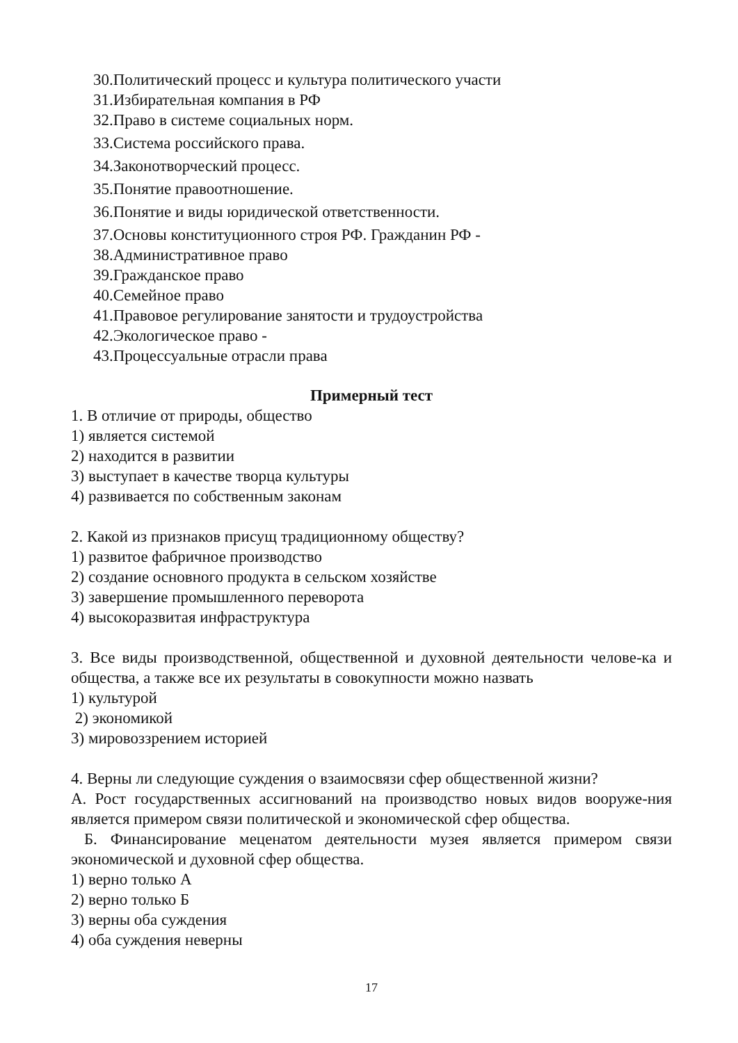30.Политический процесс и культура политического участи
31.Избирательная компания в РФ
32.Право в системе социальных норм.
33.Система российского права.
34.Законотворческий процесс.
35.Понятие правоотношение.
36.Понятие и виды юридической ответственности.
37.Основы конституционного строя РФ. Гражданин РФ -
38.Административное право
39.Гражданское право
40.Семейное право
41.Правовое регулирование занятости и трудоустройства
42.Экологическое право -
43.Процессуальные отрасли права
Примерный тест
1. В отличие от природы, общество
1) является системой
2) находится в развитии
3) выступает в качестве творца культуры
4) развивается по собственным законам
2. Какой из признаков присущ традиционному обществу?
1) развитое фабричное производство
2) создание основного продукта в сельском хозяйстве
3) завершение промышленного переворота
4) высокоразвитая инфраструктура
3. Все виды производственной, общественной и духовной деятельности челове-ка и общества, а также все их результаты в совокупности можно назвать
1) культурой
2) экономикой
3) мировоззрением историей
4. Верны ли следующие суждения о взаимосвязи сфер общественной жизни?
А. Рост государственных ассигнований на производство новых видов вооруже-ния является примером связи политической и экономической сфер общества.
Б. Финансирование меценатом деятельности музея является примером связи экономической и духовной сфер общества.
1) верно только А
2) верно только Б
3) верны оба суждения
4) оба суждения неверны
17